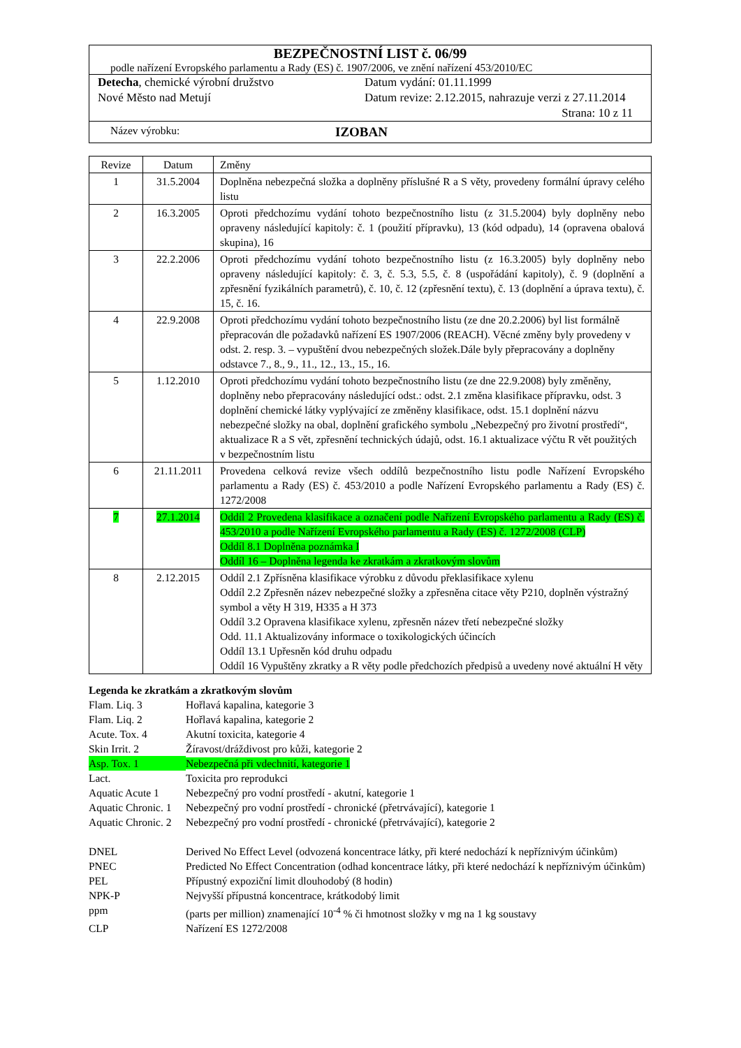BEZPEČNOSTNÍ LIST č. 06/99
podle nařízení Evropského parlamentu a Rady (ES) č. 1907/2006, ve znění nařízení 453/2010/EC
Detecha, chemické výrobní družstvo
Nové Město nad Metují
Datum vydání: 01.11.1999
Datum revize: 2.12.2015, nahrazuje verzi z 27.11.2014
Strana: 10 z 11
Název výrobku:
IZOBAN
| Revize | Datum | Změny |
| --- | --- | --- |
| 1 | 31.5.2004 | Doplněna nebezpečná složka a doplněny příslušné R a S věty, provedeny formální úpravy celého listu |
| 2 | 16.3.2005 | Oproti předchozímu vydání tohoto bezpečnostního listu (z 31.5.2004) byly doplněny nebo opraveny následující kapitoly: č. 1 (použití přípravku), 13 (kód odpadu), 14 (opravena obalová skupina), 16 |
| 3 | 22.2.2006 | Oproti předchozímu vydání tohoto bezpečnostního listu (z 16.3.2005) byly doplněny nebo opraveny následující kapitoly: č. 3, č. 5.3, 5.5, č. 8 (uspořádání kapitoly), č. 9 (doplnění a zpřesnění fyzikálních parametrů), č. 10, č. 12 (zpřesnění textu), č. 13 (doplnění a úprava textu), č. 15, č. 16. |
| 4 | 22.9.2008 | Oproti předchozímu vydání tohoto bezpečnostního listu (ze dne 20.2.2006) byl list formálně přepracován dle požadavků nařízení ES 1907/2006 (REACH). Věcné změny byly provedeny v odst. 2. resp. 3. – vypuštění dvou nebezpečných složek.Dále byly přepracovány a doplněny odstavce 7., 8., 9., 11., 12., 13., 15., 16. |
| 5 | 1.12.2010 | Oproti předchozímu vydání tohoto bezpečnostního listu (ze dne 22.9.2008) byly změněny, doplněny nebo přepracovány následující odst.: odst. 2.1 změna klasifikace přípravku, odst. 3 doplnění chemické látky vyplývající ze změněny klasifikace, odst. 15.1 doplnění názvu nebezpečné složky na obal, doplnění grafického symbolu „Nebezpečný pro životní prostředí“, aktualizace R a S vět, zpřesnění technických údajů, odst. 16.1 aktualizace výčtu R vět použitých v bezpečnostním listu |
| 6 | 21.11.2011 | Provedena celková revize všech oddílů bezpečnostního listu podle Nařízení Evropského parlamentu a Rady (ES) č. 453/2010 a podle Nařízení Evropského parlamentu a Rady (ES) č. 1272/2008 |
| 7 | 27.1.2014 | Oddíl 2 Provedena klasifikace a označení podle Nařízení Evropského parlamentu a Rady (ES) č. 453/2010 a podle Nařízení Evropského parlamentu a Rady (ES) č. 1272/2008 (CLP) Oddíl 8.1 Doplněna poznámka I Oddíl 16 – Doplněna legenda ke zkratkám a zkratkovým slovům |
| 8 | 2.12.2015 | Oddíl 2.1 Zpřísněna klasifikace výrobku z důvodu překlasifikace xylenu Oddíl 2.2 Zpřesněn název nebezpečné složky a zpřesněna citace věty P210, doplněn výstražný symbol a věty H 319, H335 a H 373 Oddíl 3.2 Opravena klasifikace xylenu, zpřesněn název třetí nebezpečné složky Odd. 11.1 Aktualizovány informace o toxikologických účincích Oddíl 13.1 Upřesněn kód druhu odpadu Oddíl 16 Vypuštěny zkratky a R věty podle předchozích předpisů a uvedeny nové aktuální H věty |
Legenda ke zkratkám a zkratkovým slovům
Flam. Liq. 3
Hořlavá kapalina, kategorie 3
Flam. Liq. 2
Hořlavá kapalina, kategorie 2
Acute. Tox. 4
Akutní toxicita, kategorie 4
Skin Irrit. 2
Žíravost/dráždivost pro kůži, kategorie 2
Asp. Tox. 1
Nebezpečná při vdechnití, kategorie 1
Lact.
Toxicita pro reprodukci
Aquatic Acute 1
Nebezpečný pro vodní prostředí - akutní, kategorie 1
Aquatic Chronic. 1
Nebezpečný pro vodní prostředí - chronické (přetrvávající), kategorie 1
Aquatic Chronic. 2
Nebezpečný pro vodní prostředí - chronické (přetrvávající), kategorie 2
DNEL
Derived No Effect Level (odvozená koncentrace látky, při které nedochází k nepříznivým účinkům)
PNEC
Predicted No Effect Concentration (odhad koncentrace látky, při které nedochází k nepříznivým účinkům)
PEL
Přípustný expoziční limit dlouhodobý (8 hodin)
NPK-P
Nejvyšší přípustná koncentrace, krátkodobý limit
ppm
(parts per million) znamenající 10<sup>-4</sup> % či hmotnost složky v mg na 1 kg soustavy
CLP
Nařízení ES 1272/2008